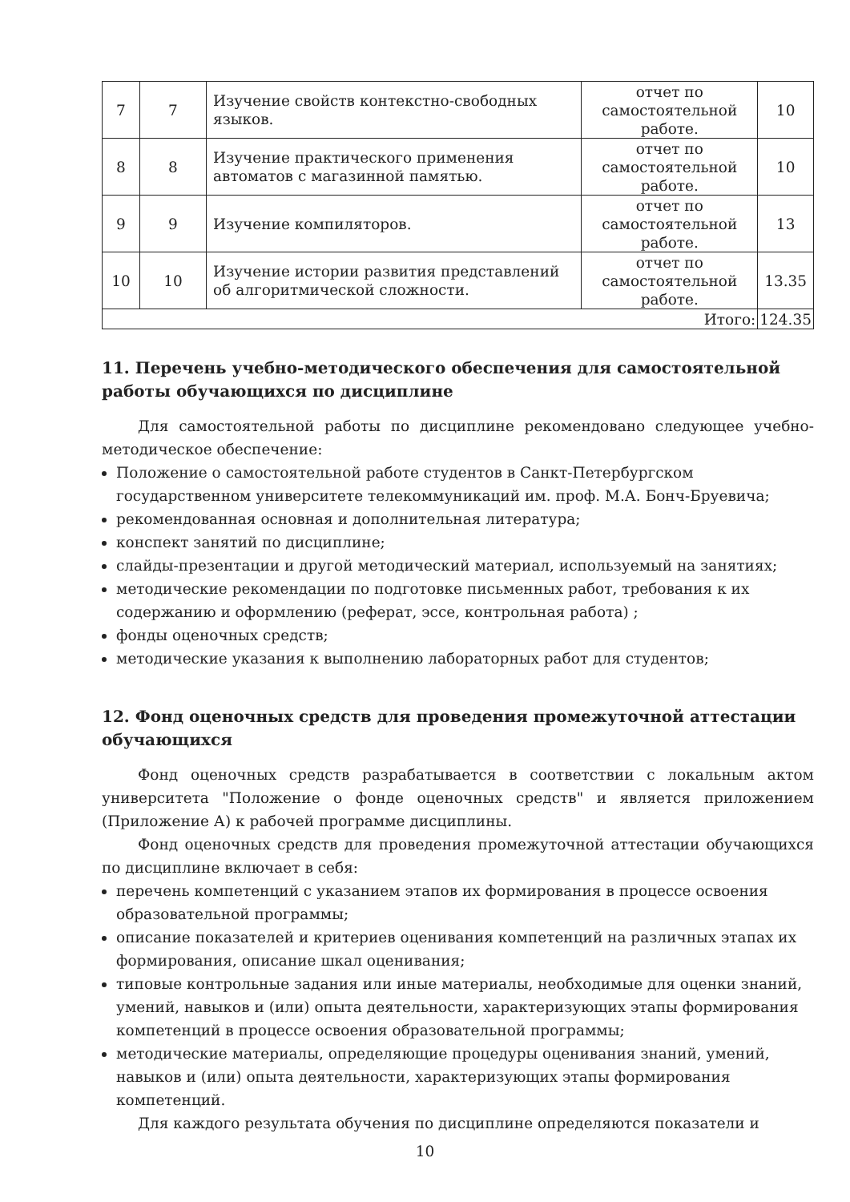| 7 | 7 | Изучение свойств контекстно-свободных языков. | отчет по самостоятельной работе. | 10 |
| 8 | 8 | Изучение практического применения автоматов с магазинной памятью. | отчет по самостоятельной работе. | 10 |
| 9 | 9 | Изучение компиляторов. | отчет по самостоятельной работе. | 13 |
| 10 | 10 | Изучение истории развития представлений об алгоритмической сложности. | отчет по самостоятельной работе. | 13.35 |
| Итого: | | | | 124.35 |
11. Перечень учебно-методического обеспечения для самостоятельной работы обучающихся по дисциплине
Для самостоятельной работы по дисциплине рекомендовано следующее учебно-методическое обеспечение:
Положение о самостоятельной работе студентов в Санкт-Петербургском государственном университете телекоммуникаций им. проф. М.А. Бонч-Бруевича;
рекомендованная основная и дополнительная литература;
конспект занятий по дисциплине;
слайды-презентации и другой методический материал, используемый на занятиях;
методические рекомендации по подготовке письменных работ, требования к их содержанию и оформлению (реферат, эссе, контрольная работа) ;
фонды оценочных средств;
методические указания к выполнению лабораторных работ для студентов;
12. Фонд оценочных средств для проведения промежуточной аттестации обучающихся
Фонд оценочных средств разрабатывается в соответствии с локальным актом университета "Положение о фонде оценочных средств" и является приложением (Приложение А) к рабочей программе дисциплины.
Фонд оценочных средств для проведения промежуточной аттестации обучающихся по дисциплине включает в себя:
перечень компетенций с указанием этапов их формирования в процессе освоения образовательной программы;
описание показателей и критериев оценивания компетенций на различных этапах их формирования, описание шкал оценивания;
типовые контрольные задания или иные материалы, необходимые для оценки знаний, умений, навыков и (или) опыта деятельности, характеризующих этапы формирования компетенций в процессе освоения образовательной программы;
методические материалы, определяющие процедуры оценивания знаний, умений, навыков и (или) опыта деятельности, характеризующих этапы формирования компетенций.
Для каждого результата обучения по дисциплине определяются показатели и
10